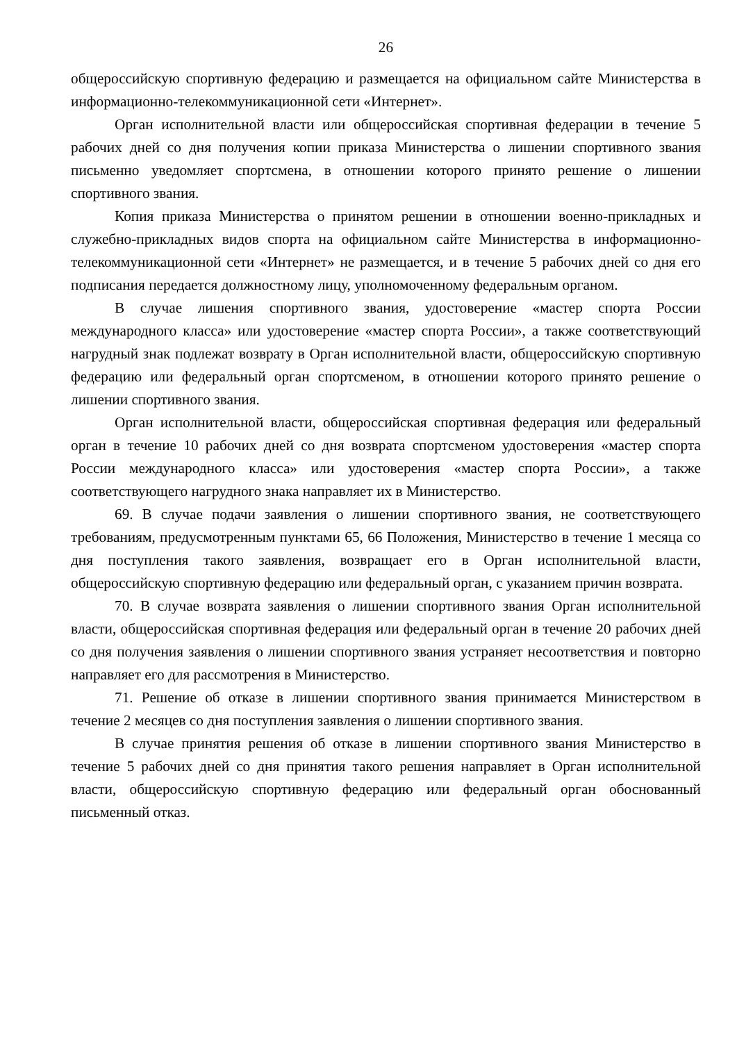26
общероссийскую спортивную федерацию и размещается на официальном сайте Министерства в информационно-телекоммуникационной сети «Интернет».
Орган исполнительной власти или общероссийская спортивная федерации в течение 5 рабочих дней со дня получения копии приказа Министерства о лишении спортивного звания письменно уведомляет спортсмена, в отношении которого принято решение о лишении спортивного звания.
Копия приказа Министерства о принятом решении в отношении военно-прикладных и служебно-прикладных видов спорта на официальном сайте Министерства в информационно-телекоммуникационной сети «Интернет» не размещается, и в течение 5 рабочих дней со дня его подписания передается должностному лицу, уполномоченному федеральным органом.
В случае лишения спортивного звания, удостоверение «мастер спорта России международного класса» или удостоверение «мастер спорта России», а также соответствующий нагрудный знак подлежат возврату в Орган исполнительной власти, общероссийскую спортивную федерацию или федеральный орган спортсменом, в отношении которого принято решение о лишении спортивного звания.
Орган исполнительной власти, общероссийская спортивная федерация или федеральный орган в течение 10 рабочих дней со дня возврата спортсменом удостоверения «мастер спорта России международного класса» или удостоверения «мастер спорта России», а также соответствующего нагрудного знака направляет их в Министерство.
69. В случае подачи заявления о лишении спортивного звания, не соответствующего требованиям, предусмотренным пунктами 65, 66 Положения, Министерство в течение 1 месяца со дня поступления такого заявления, возвращает его в Орган исполнительной власти, общероссийскую спортивную федерацию или федеральный орган, с указанием причин возврата.
70. В случае возврата заявления о лишении спортивного звания Орган исполнительной власти, общероссийская спортивная федерация или федеральный орган в течение 20 рабочих дней со дня получения заявления о лишении спортивного звания устраняет несоответствия и повторно направляет его для рассмотрения в Министерство.
71. Решение об отказе в лишении спортивного звания принимается Министерством в течение 2 месяцев со дня поступления заявления о лишении спортивного звания.
В случае принятия решения об отказе в лишении спортивного звания Министерство в течение 5 рабочих дней со дня принятия такого решения направляет в Орган исполнительной власти, общероссийскую спортивную федерацию или федеральный орган обоснованный письменный отказ.